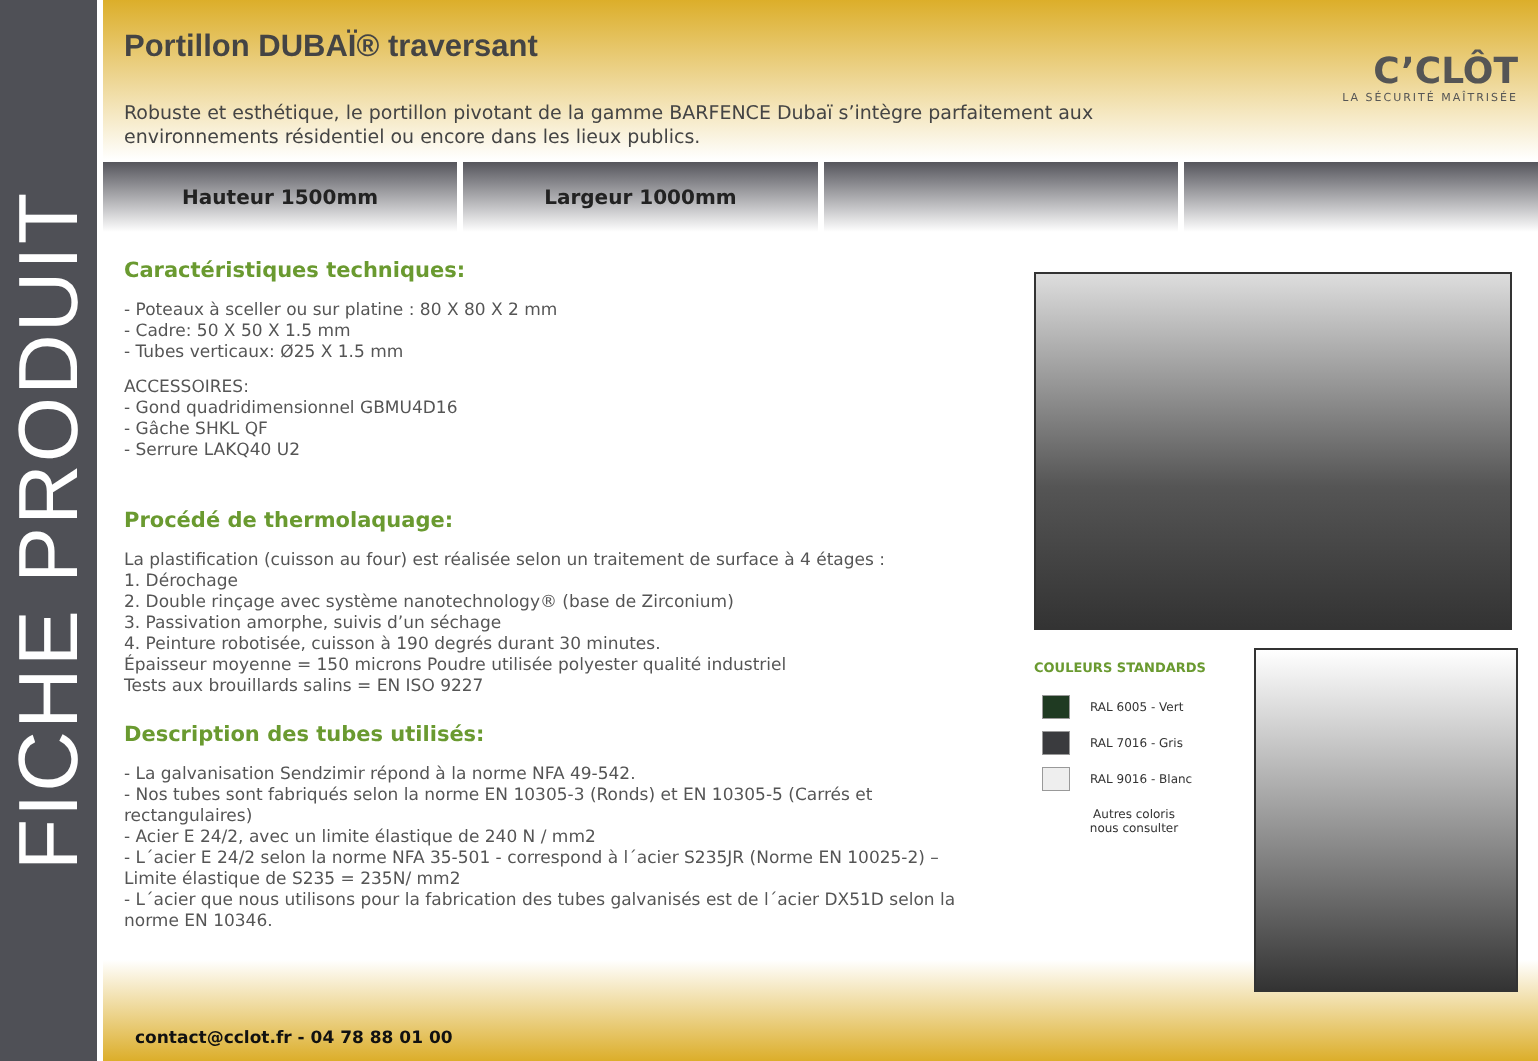FICHE PRODUIT
Portillon DUBAÏ® traversant
Robuste et esthétique, le portillon pivotant de la gamme BARFENCE Dubaï s’intègre parfaitement aux environnements résidentiel ou encore dans les lieux publics.
C’CLÔT
LA SÉCURITÉ MAÎTRISÉE
Hauteur 1500mm Largeur 1000mm
Caractéristiques techniques:
- Poteaux à sceller ou sur platine : 80 X 80 X 2 mm
- Cadre: 50 X 50 X 1.5 mm
- Tubes verticaux: Ø25 X 1.5 mm
ACCESSOIRES:
- Gond quadridimensionnel GBMU4D16
- Gâche SHKL QF
- Serrure LAKQ40 U2
Procédé de thermolaquage:
La plastification (cuisson au four) est réalisée selon un traitement de surface à 4 étages :
1. Dérochage
2. Double rinçage avec système nanotechnology® (base de Zirconium)
3. Passivation amorphe, suivis d’un séchage
4. Peinture robotisée, cuisson à 190 degrés durant 30 minutes.
Épaisseur moyenne = 150 microns Poudre utilisée polyester qualité industriel
Tests aux brouillards salins = EN ISO 9227
Description des tubes utilisés:
- La galvanisation Sendzimir répond à la norme NFA 49-542.
- Nos tubes sont fabriqués selon la norme EN 10305-3 (Ronds) et EN 10305-5 (Carrés et rectangulaires)
- Acier E 24/2, avec un limite élastique de 240 N / mm2
- L´acier E 24/2 selon la norme NFA 35-501 - correspond à l´acier S235JR (Norme EN 10025-2) – Limite élastique de S235 = 235N/ mm2
- L´acier que nous utilisons pour la fabrication des tubes galvanisés est de l´acier DX51D selon la norme EN 10346.
COULEURS STANDARDS
RAL 6005 - Vert
RAL 7016 - Gris
RAL 9016 - Blanc
Autres coloris
nous consulter
contact@cclot.fr - 04 78 88 01 00